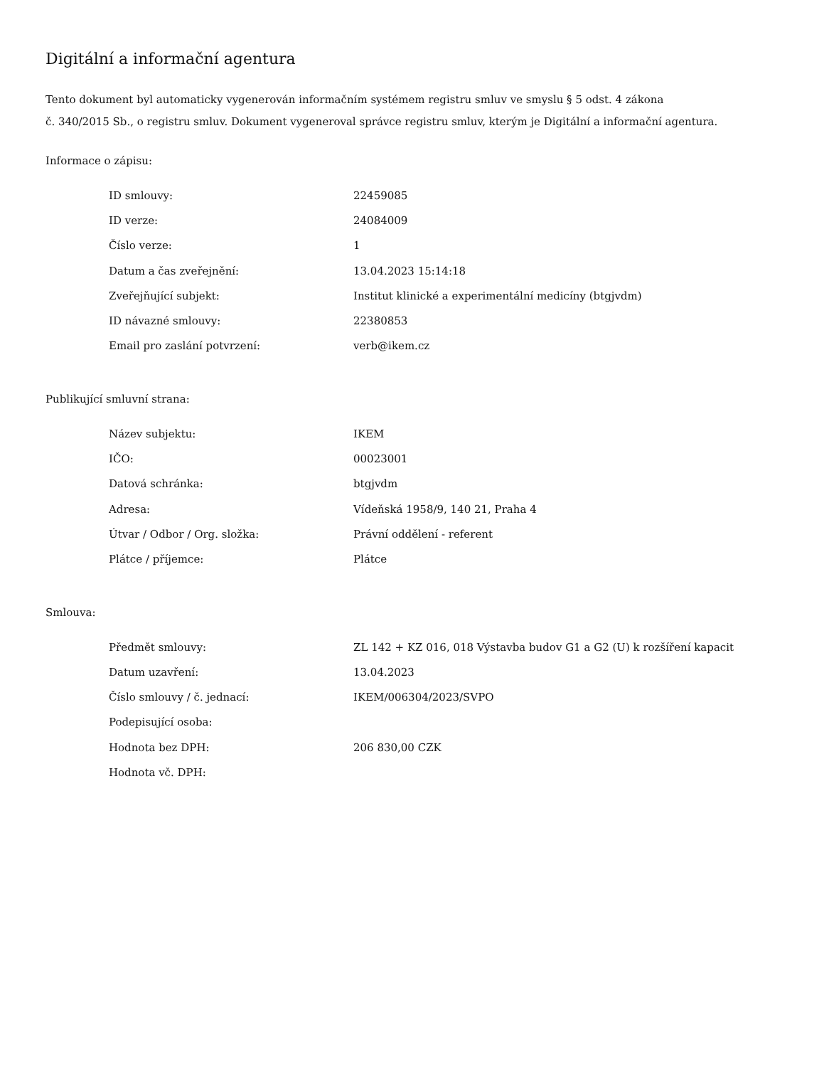Digitální a informační agentura
Tento dokument byl automaticky vygenerován informačním systémem registru smluv ve smyslu § 5 odst. 4 zákona
č. 340/2015 Sb., o registru smluv. Dokument vygeneroval správce registru smluv, kterým je Digitální a informační agentura.
Informace o zápisu:
| ID smlouvy: | 22459085 |
| ID verze: | 24084009 |
| Číslo verze: | 1 |
| Datum a čas zveřejnění: | 13.04.2023 15:14:18 |
| Zveřejňující subjekt: | Institut klinické a experimentální medicíny (btgjvdm) |
| ID návazné smlouvy: | 22380853 |
| Email pro zaslání potvrzení: | verb@ikem.cz |
Publikující smluvní strana:
| Název subjektu: | IKEM |
| IČO: | 00023001 |
| Datová schránka: | btgjvdm |
| Adresa: | Vídeňská 1958/9, 140 21, Praha 4 |
| Útvar / Odbor / Org. složka: | Právní oddělení - referent |
| Plátce / příjemce: | Plátce |
Smlouva:
| Předmět smlouvy: | ZL 142 + KZ 016, 018 Výstavba budov G1 a G2 (U) k rozšíření kapacit |
| Datum uzavření: | 13.04.2023 |
| Číslo smlouvy / č. jednací: | IKEM/006304/2023/SVPO |
| Podepisující osoba: | |
| Hodnota bez DPH: | 206 830,00 CZK |
| Hodnota vč. DPH: | |